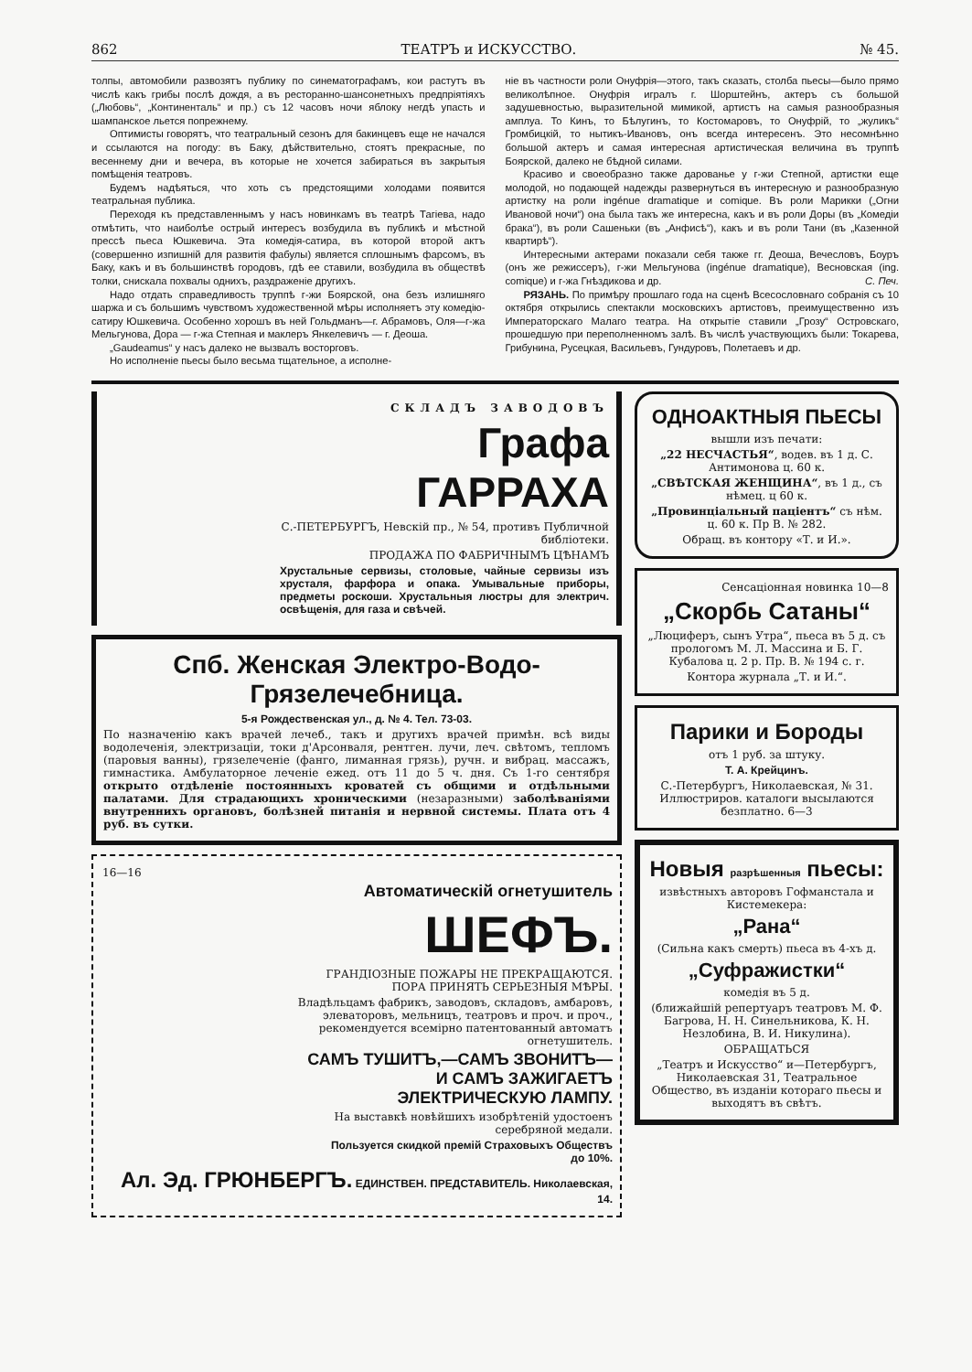862 ТЕАТРЪ и ИСКУССТВО. № 45.
толпы, автомобили развозятъ публику по синематографамъ, кои растутъ въ числѣ какъ грибы послѣ дождя, а въ ресторанно-шансонетныхъ предпріятіяхъ („Любовь“, „Континенталь“ и пр.) съ 12 часовъ ночи яблоку негдѣ упасть и шампанское льется попрежнему.
Оптимисты говорятъ, что театральный сезонъ для бакинцевъ еще не начался и ссылаются на погоду: въ Баку, дѣйствительно, стоятъ прекрасные, по весеннему дни и вечера, въ которые не хочется забираться въ закрытыя помѣщенія театровъ.
Будемъ надѣяться, что хоть съ предстоящими холодами появится театральная публика.
Переходя къ представленнымъ у насъ новинкамъ въ театрѣ Тагіева, надо отмѣтить, что наиболѣе острый интересъ возбудила въ публикѣ и мѣстной прессѣ пьеса Юшкевича. Эта комедія-сатира, въ которой второй актъ (совершенно изпишній для развитія фабулы) является сплошнымъ фарсомъ, въ Баку, какъ и въ большинствѣ городовъ, гдѣ ее ставили, возбудила въ обществѣ толки, снискала похвалы однихъ, раздраженіе другихъ.
Надо отдать справедливость труппѣ г-жи Боярской, она безъ излишняго шаржа и съ большимъ чувствомъ художественной мѣры исполняетъ эту комедію-сатиру Юшкевича. Особенно хорошъ въ ней Гольдманъ—г. Абрамовъ, Оля—г-жа Мельгунова, Дора — г-жа Степная и маклеръ Янкелевичъ — г. Деоша.
„Gaudeamus“ у насъ далеко не вызвалъ восторговъ.
Но исполненіе пьесы было весьма тщательное, а исполне-
ніе въ частности роли Онуфрія—этого, такъ сказать, столба пьесы—было прямо великолѣпное. Онуфрія игралъ г. Шорштейнъ, актеръ съ большой задушевностью, выразительной мимикой, артистъ на самыя разнообразныя амплуа. То Кинъ, то Бѣлугинъ, то Костомаровъ, то Онуфрій, то „жуликъ“ Громбицкій, то нытикъ-Ивановъ, онъ всегда интересенъ. Это несомнѣнно большой актеръ и самая интересная артистическая величина въ труппѣ Боярской, далеко не бѣдной силами.
Красиво и своеобразно также дарованье у г-жи Степной, артистки еще молодой, но подающей надежды развернуться въ интересную и разнообразную артистку на роли ingénue dramatique и comique. Въ роли Марикки („Огни Ивановой ночи“) она была такъ же интересна, какъ и въ роли Доры (въ „Комедіи брака“), въ роли Сашеньки (въ „Анфисѣ“), какъ и въ роли Тани (въ „Казенной квартирѣ“).
Интересными актерами показали себя также гг. Деоша, Вечесловъ, Боуръ (онъ же режиссеръ), г-жи Мельгунова (ingénue dramatique), Весновская (ing. comique) и г-жа Гнѣздикова и др. С. Печ.
РЯЗАНЬ. По примѣру прошлаго года на сценѣ Всесословнаго собранія съ 10 октября открылись спектакли московскихъ артистовъ, преимущественно изъ Императорскаго Малаго театра. На открытіе ставили „Грозу“ Островскаго, прошедшую при переполненномъ залѣ. Въ числѣ участвующихъ были: Токарева, Грибунина, Русецкая, Васильевъ, Гундуровъ, Полетаевъ и др.
СКЛАДЪ ЗАВОДОВЪ
Графа ГАРРАХА
С.-ПЕТЕРБУРГЪ, Невскій пр., № 54, противъ Публичной библіотеки.
ПРОДАЖА ПО ФАБРИЧНЫМЪ ЦѢНАМЪ
Хрустальные сервизы, столовые, чайные сервизы изъ хрусталя, фарфора и опака. Умывальные приборы, предметы роскоши. Хрустальныя люстры для электрич. освѣщенія, для газа и свѣчей.
Спб. Женская Электро-Водо-Грязелечебница.
5-я Рождественская ул., д. № 4. Тел. 73-03.
По назначенію какъ врачей лечеб., такъ и другихъ врачей примѣн. всѣ виды водолеченія, электризаціи, токи д'Арсонваля, рентген. лучи, леч. свѣтомъ, тепломъ (паровыя ванны), грязелеченіе (фанго, лиманная грязь), ручн. и вибрац. массажъ, гимнастика. Амбулаторное леченіе ежед. отъ 11 до 5 ч. дня. Съ 1-го сентября открыто отдѣленіе постоянныхъ кроватей съ общими и отдѣльными палатами. Для страдающихъ хроническими (незаразными) заболѣваніями внутреннихъ органовъ, болѣзней питанія и нервной системы. Плата отъ 4 руб. въ сутки.
16—16
Автоматическій огнетушитель
ШЕФЪ.
ГРАНДІОЗНЫЕ ПОЖАРЫ НЕ ПРЕКРАЩАЮТСЯ.
ПОРА ПРИНЯТЬ СЕРЬЕЗНЫЯ МѢРЫ.
Владѣльцамъ фабрикъ, заводовъ, складовъ, амбаровъ, элеваторовъ, мельницъ, театровъ и проч. и проч., рекомендуется всемірно патентованный автоматъ огнетушитель.
САМЪ ТУШИТЪ,—САМЪ ЗВОНИТЪ—
И САМЪ ЗАЖИГАЕТЪ
ЭЛЕКТРИЧЕСКУЮ ЛАМПУ.
На выставкѣ новѣйшихъ изобрѣтеній удостоенъ серебряной медали.
Пользуется скидкой премій Страховыхъ Обществъ
до 10%.
Ал. Эд. ГРЮНБЕРГЪ. ЕДИНСТВЕН. ПРЕДСТАВИТЕЛЬ. Николаевская, 14.
ОДНОАКТНЫЯ ПЬЕСЫ
вышли изъ печати:
„22 НЕСЧАСТЬЯ“, водев. въ 1 д. С. Антимонова ц. 60 к.
„СВѢТСКАЯ ЖЕНЩИНА“, въ 1 д., съ нѣмец. ц 60 к.
„Провинціальный паціентъ“ съ нѣм. ц. 60 к. Пр В. № 282.
Обращ. въ контору «Т. и И.».
Сенсаціонная новинка 10—8
„Скорбь Сатаны“
„Люциферъ, сынъ Утра“, пьеса въ 5 д. съ прологомъ М. Л. Массина и Б. Г. Кубалова ц. 2 р. Пр. В. № 194 с. г.
Контора журнала „Т. и И.“.
Парики и Бороды
отъ 1 руб. за штуку.
Т. А. Крейцинъ.
С.-Петербургъ, Николаевская, № 31. Иллюстриров. каталоги высылаются безплатно. 6—3
Новыя разрѣшенныя пьесы:
извѣстныхъ авторовъ Гофманстала и Кистемекера:
„Рана“
(Сильна какъ смерть) пьеса въ 4-хъ д.
„Суфражистки“
комедія въ 5 д.
(ближайшій репертуаръ театровъ М. Ф. Багрова, Н. Н. Синельникова, К. Н. Незлобина, В. И. Никулина).
ОБРАЩАТЬСЯ
„Театръ и Искусство“ и—Петербургъ, Николаевская 31, Театральное Общество, въ изданіи котораго пьесы и выходятъ въ свѣтъ.